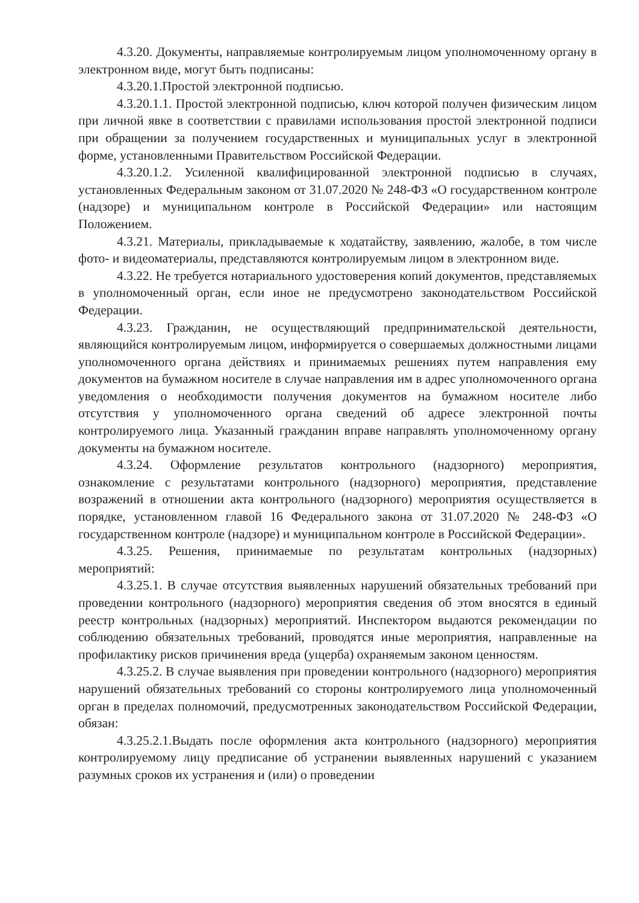4.3.20. Документы, направляемые контролируемым лицом уполномоченному органу в электронном виде, могут быть подписаны:
4.3.20.1.Простой электронной подписью.
4.3.20.1.1. Простой электронной подписью, ключ которой получен физическим лицом при личной явке в соответствии с правилами использования простой электронной подписи при обращении за получением государственных и муниципальных услуг в электронной форме, установленными Правительством Российской Федерации.
4.3.20.1.2. Усиленной квалифицированной электронной подписью в случаях, установленных Федеральным законом от 31.07.2020 № 248-ФЗ «О государственном контроле (надзоре) и муниципальном контроле в Российской Федерации» или настоящим Положением.
4.3.21. Материалы, прикладываемые к ходатайству, заявлению, жалобе, в том числе фото- и видеоматериалы, представляются контролируемым лицом в электронном виде.
4.3.22. Не требуется нотариального удостоверения копий документов, представляемых в уполномоченный орган, если иное не предусмотрено законодательством Российской Федерации.
4.3.23. Гражданин, не осуществляющий предпринимательской деятельности, являющийся контролируемым лицом, информируется о совершаемых должностными лицами уполномоченного органа действиях и принимаемых решениях путем направления ему документов на бумажном носителе в случае направления им в адрес уполномоченного органа уведомления о необходимости получения документов на бумажном носителе либо отсутствия у уполномоченного органа сведений об адресе электронной почты контролируемого лица. Указанный гражданин вправе направлять уполномоченному органу документы на бумажном носителе.
4.3.24. Оформление результатов контрольного (надзорного) мероприятия, ознакомление с результатами контрольного (надзорного) мероприятия, представление возражений в отношении акта контрольного (надзорного) мероприятия осуществляется в порядке, установленном главой 16 Федерального закона от 31.07.2020 № 248-ФЗ «О государственном контроле (надзоре) и муниципальном контроле в Российской Федерации».
4.3.25. Решения, принимаемые по результатам контрольных (надзорных) мероприятий:
4.3.25.1. В случае отсутствия выявленных нарушений обязательных требований при проведении контрольного (надзорного) мероприятия сведения об этом вносятся в единый реестр контрольных (надзорных) мероприятий. Инспектором выдаются рекомендации по соблюдению обязательных требований, проводятся иные мероприятия, направленные на профилактику рисков причинения вреда (ущерба) охраняемым законом ценностям.
4.3.25.2. В случае выявления при проведении контрольного (надзорного) мероприятия нарушений обязательных требований со стороны контролируемого лица уполномоченный орган в пределах полномочий, предусмотренных законодательством Российской Федерации, обязан:
4.3.25.2.1.Выдать после оформления акта контрольного (надзорного) мероприятия контролируемому лицу предписание об устранении выявленных нарушений с указанием разумных сроков их устранения и (или) о проведении